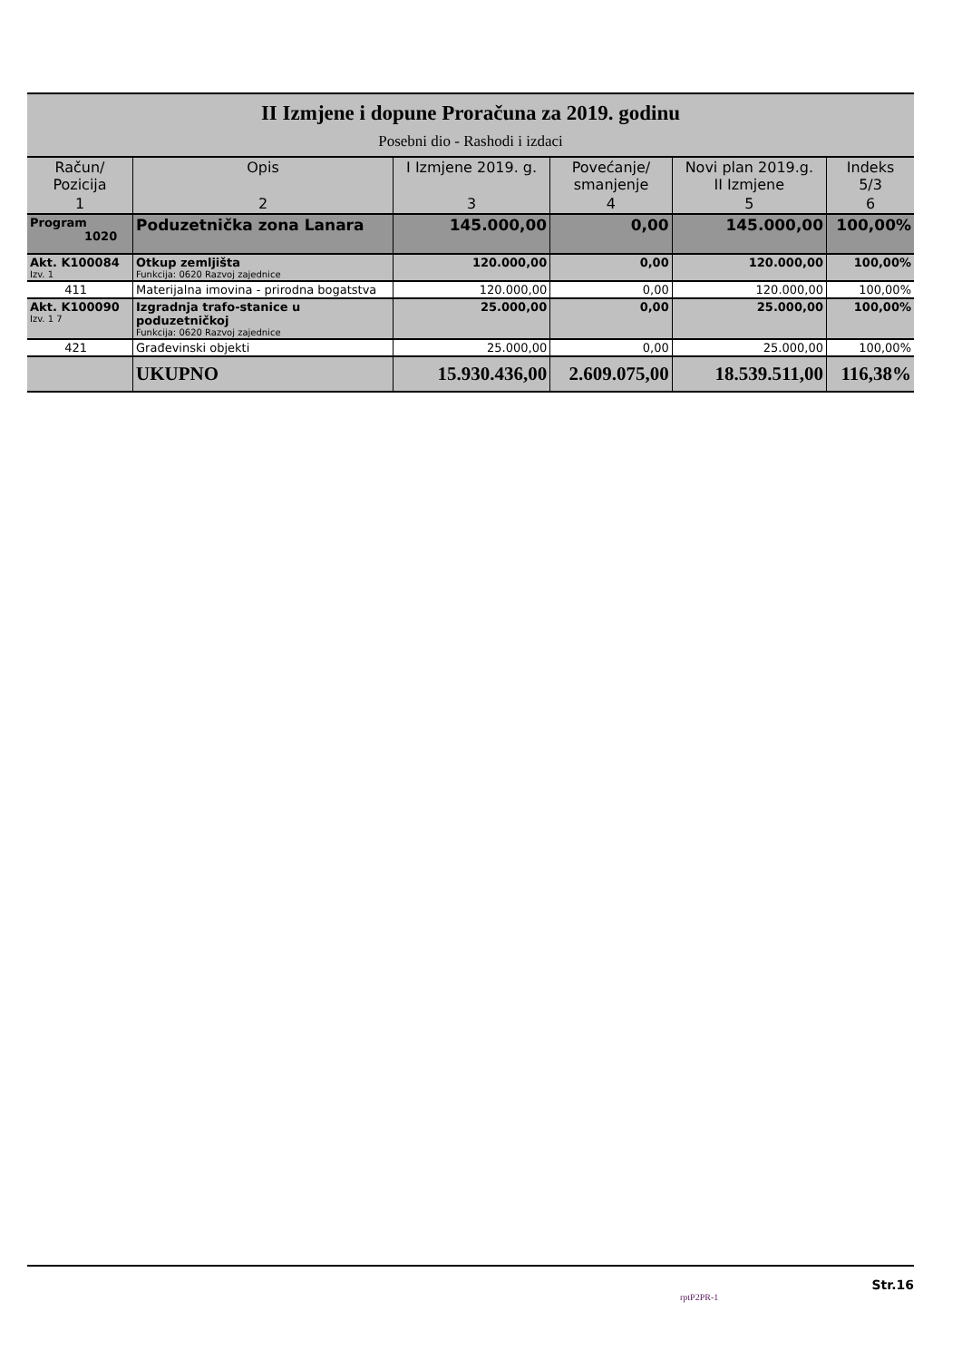II Izmjene i dopune Proračuna za 2019. godinu
Posebni dio - Rashodi i izdaci
| Račun/ Pozicija | Opis | I Izmjene 2019. g. | Povećanje/ smanjenje | Novi plan 2019.g. II Izmjene | Indeks 5/3 |
| --- | --- | --- | --- | --- | --- |
| 1 | 2 | 3 | 4 | 5 | 6 |
| Program 1020 | Poduzetnička zona Lanara | 145.000,00 | 0,00 | 145.000,00 | 100,00% |
| Akt. K100084 Izv. 1 | Otkup zemljišta Funkcija: 0620 Razvoj zajednice | 120.000,00 | 0,00 | 120.000,00 | 100,00% |
| 411 | Materijalna imovina - prirodna bogatstva | 120.000,00 | 0,00 | 120.000,00 | 100,00% |
| Akt. K100090 Izv. 1 7 | Izgradnja trafo-stanice u poduzetničkoj Funkcija: 0620 Razvoj zajednice | 25.000,00 | 0,00 | 25.000,00 | 100,00% |
| 421 | Građevinski objekti | 25.000,00 | 0,00 | 25.000,00 | 100,00% |
| | UKUPNO | 15.930.436,00 | 2.609.075,00 | 18.539.511,00 | 116,38% |
Str.16
rptP2PR-1